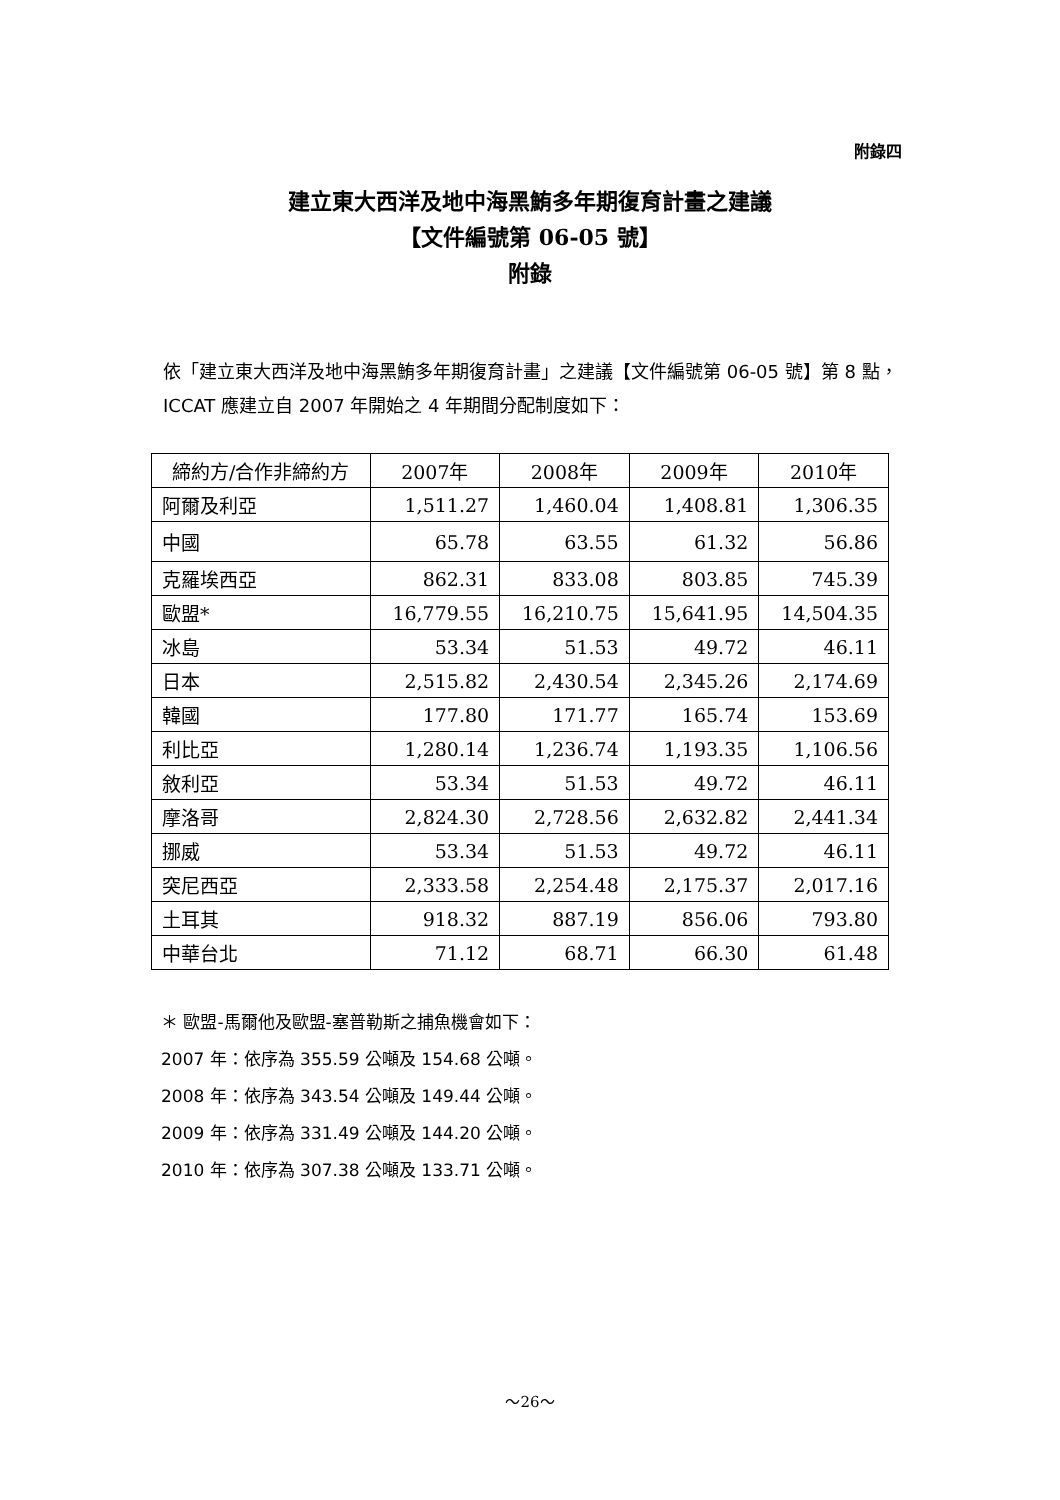附錄四
建立東大西洋及地中海黑鮪多年期復育計畫之建議
【文件編號第 06-05 號】
附錄
依「建立東大西洋及地中海黑鮪多年期復育計畫」之建議【文件編號第 06-05 號】第 8 點，ICCAT 應建立自 2007 年開始之 4 年期間分配制度如下：
| 締約方/合作非締約方 | 2007年 | 2008年 | 2009年 | 2010年 |
| --- | --- | --- | --- | --- |
| 阿爾及利亞 | 1,511.27 | 1,460.04 | 1,408.81 | 1,306.35 |
| 中國 | 65.78 | 63.55 | 61.32 | 56.86 |
| 克羅埃西亞 | 862.31 | 833.08 | 803.85 | 745.39 |
| 歐盟* | 16,779.55 | 16,210.75 | 15,641.95 | 14,504.35 |
| 冰島 | 53.34 | 51.53 | 49.72 | 46.11 |
| 日本 | 2,515.82 | 2,430.54 | 2,345.26 | 2,174.69 |
| 韓國 | 177.80 | 171.77 | 165.74 | 153.69 |
| 利比亞 | 1,280.14 | 1,236.74 | 1,193.35 | 1,106.56 |
| 敘利亞 | 53.34 | 51.53 | 49.72 | 46.11 |
| 摩洛哥 | 2,824.30 | 2,728.56 | 2,632.82 | 2,441.34 |
| 挪威 | 53.34 | 51.53 | 49.72 | 46.11 |
| 突尼西亞 | 2,333.58 | 2,254.48 | 2,175.37 | 2,017.16 |
| 土耳其 | 918.32 | 887.19 | 856.06 | 793.80 |
| 中華台北 | 71.12 | 68.71 | 66.30 | 61.48 |
＊ 歐盟-馬爾他及歐盟-塞普勒斯之捕魚機會如下：
2007 年：依序為 355.59 公噸及 154.68 公噸。
2008 年：依序為 343.54 公噸及 149.44 公噸。
2009 年：依序為 331.49 公噸及 144.20 公噸。
2010 年：依序為 307.38 公噸及 133.71 公噸。
～26～